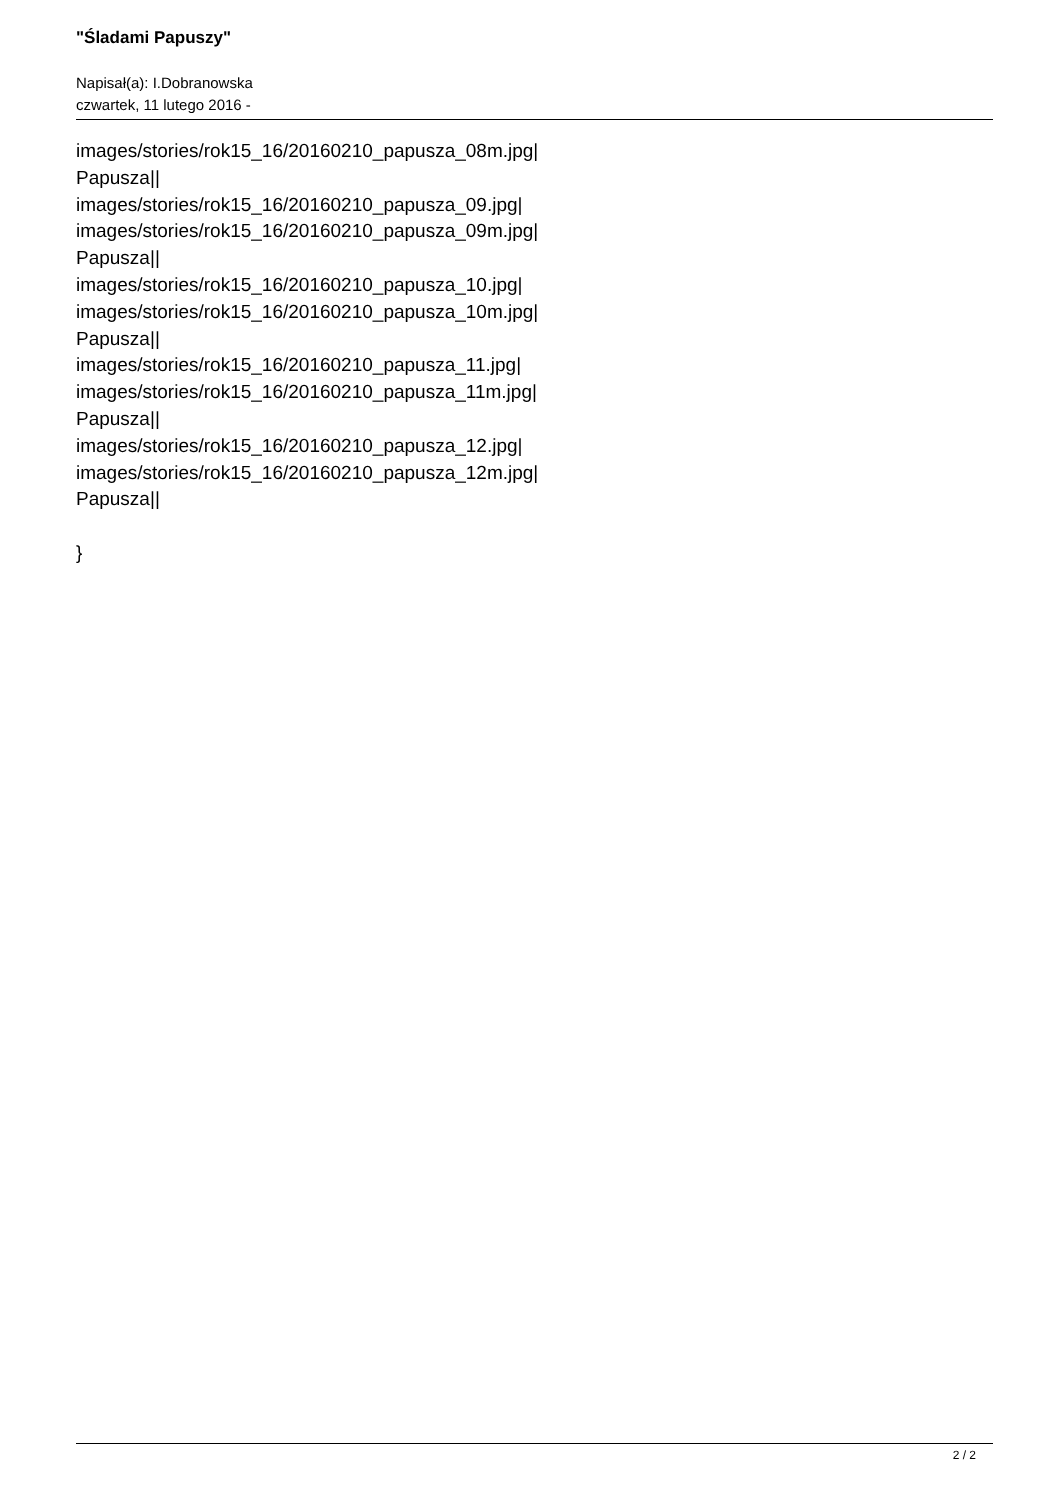"Śladami Papuszy"
Napisał(a): I.Dobranowska
czwartek, 11 lutego 2016 -
images/stories/rok15_16/20160210_papusza_08m.jpg|
Papusza||
images/stories/rok15_16/20160210_papusza_09.jpg|
images/stories/rok15_16/20160210_papusza_09m.jpg|
Papusza||
images/stories/rok15_16/20160210_papusza_10.jpg|
images/stories/rok15_16/20160210_papusza_10m.jpg|
Papusza||
images/stories/rok15_16/20160210_papusza_11.jpg|
images/stories/rok15_16/20160210_papusza_11m.jpg|
Papusza||
images/stories/rok15_16/20160210_papusza_12.jpg|
images/stories/rok15_16/20160210_papusza_12m.jpg|
Papusza||
}
2 / 2